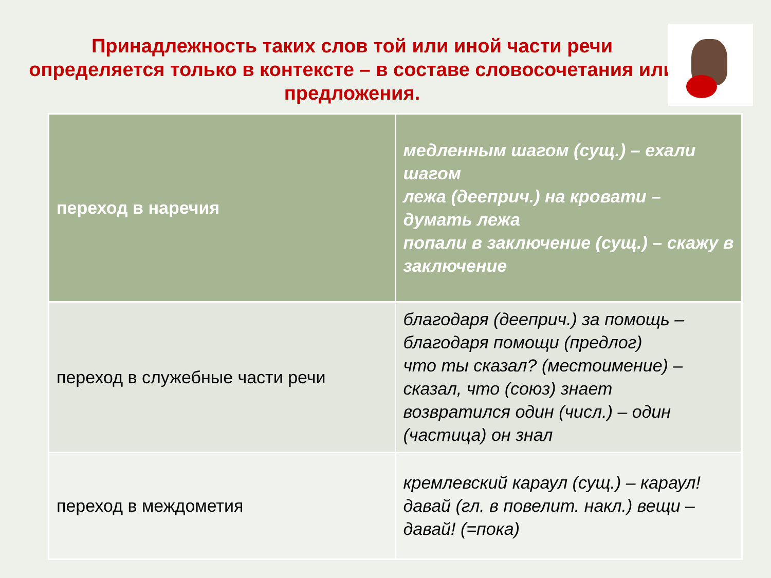Принадлежность таких слов той или иной части речи определяется только в контексте – в составе словосочетания или предложения.
| переход в наречия | медленным шагом (сущ.) – ехали шагом лежа (дееприч.) на кровати – думать лежа попали в заключение (сущ.) – скажу в заключение |
| переход в служебные части речи | благодаря (дееприч.) за помощь – благодаря помощи (предлог) что ты сказал? (местоимение) – сказал, что (союз) знает возвратился один (числ.) – один (частица) он знал |
| переход в междометия | кремлевский караул (сущ.) – караул! давай (гл. в повелит. накл.) вещи – давай! (=пока) |